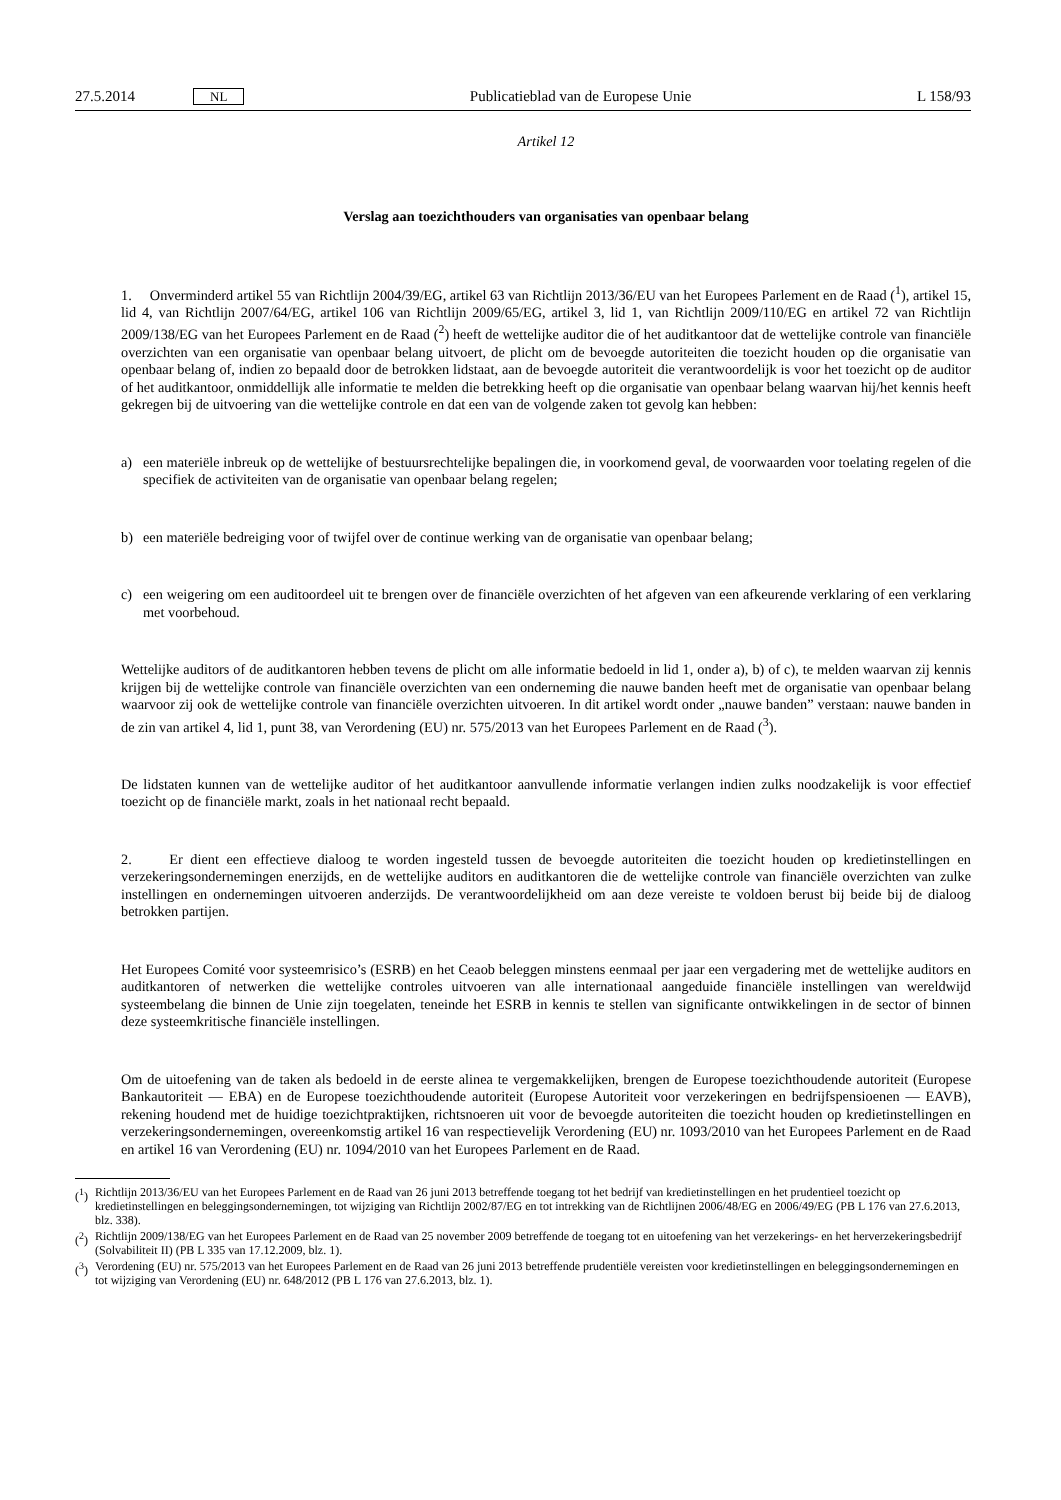27.5.2014 NL
Publicatieblad van de Europese Unie L 158/93
Artikel 12
Verslag aan toezichthouders van organisaties van openbaar belang
1. Onverminderd artikel 55 van Richtlijn 2004/39/EG, artikel 63 van Richtlijn 2013/36/EU van het Europees Parlement en de Raad (<sup>1</sup>), artikel 15, lid 4, van Richtlijn 2007/64/EG, artikel 106 van Richtlijn 2009/65/EG, artikel 3, lid 1, van Richtlijn 2009/110/EG en artikel 72 van Richtlijn 2009/138/EG van het Europees Parlement en de Raad (<sup>2</sup>) heeft de wettelijke auditor die of het auditkantoor dat de wettelijke controle van financiële overzichten van een organisatie van openbaar belang uitvoert, de plicht om de bevoegde autoriteiten die toezicht houden op die organisatie van openbaar belang of, indien zo bepaald door de betrokken lidstaat, aan de bevoegde autoriteit die verantwoordelijk is voor het toezicht op de auditor of het auditkantoor, onmiddellijk alle informatie te melden die betrekking heeft op die organisatie van openbaar belang waarvan hij/het kennis heeft gekregen bij de uitvoering van die wettelijke controle en dat een van de volgende zaken tot gevolg kan hebben:
a) een materiële inbreuk op de wettelijke of bestuursrechtelijke bepalingen die, in voorkomend geval, de voorwaarden voor toelating regelen of die specifiek de activiteiten van de organisatie van openbaar belang regelen;
b) een materiële bedreiging voor of twijfel over de continue werking van de organisatie van openbaar belang;
c) een weigering om een auditoordeel uit te brengen over de financiële overzichten of het afgeven van een afkeurende verklaring of een verklaring met voorbehoud.
Wettelijke auditors of de auditkantoren hebben tevens de plicht om alle informatie bedoeld in lid 1, onder a), b) of c), te melden waarvan zij kennis krijgen bij de wettelijke controle van financiële overzichten van een onderneming die nauwe banden heeft met de organisatie van openbaar belang waarvoor zij ook de wettelijke controle van financiële overzichten uitvoeren. In dit artikel wordt onder „nauwe banden” verstaan: nauwe banden in de zin van artikel 4, lid 1, punt 38, van Verordening (EU) nr. 575/2013 van het Europees Parlement en de Raad (<sup>3</sup>).
De lidstaten kunnen van de wettelijke auditor of het auditkantoor aanvullende informatie verlangen indien zulks noodzakelijk is voor effectief toezicht op de financiële markt, zoals in het nationaal recht bepaald.
2. Er dient een effectieve dialoog te worden ingesteld tussen de bevoegde autoriteiten die toezicht houden op kredietinstellingen en verzekeringsondernemingen enerzijds, en de wettelijke auditors en auditkantoren die de wettelijke controle van financiële overzichten van zulke instellingen en ondernemingen uitvoeren anderzijds. De verantwoordelijkheid om aan deze vereiste te voldoen berust bij beide bij de dialoog betrokken partijen.
Het Europees Comité voor systeemrisico’s (ESRB) en het Ceaob beleggen minstens eenmaal per jaar een vergadering met de wettelijke auditors en auditkantoren of netwerken die wettelijke controles uitvoeren van alle internationaal aangeduide financiële instellingen van wereldwijd systeembelang die binnen de Unie zijn toegelaten, teneinde het ESRB in kennis te stellen van significante ontwikkelingen in de sector of binnen deze systeemkritische financiële instellingen.
Om de uitoefening van de taken als bedoeld in de eerste alinea te vergemakkelijken, brengen de Europese toezichthoudende autoriteit (Europese Bankautoriteit — EBA) en de Europese toezichthoudende autoriteit (Europese Autoriteit voor verzekeringen en bedrijfspensioenen — EAVB), rekening houdend met de huidige toezichtpraktijken, richtsnoeren uit voor de bevoegde autoriteiten die toezicht houden op kredietinstellingen en verzekeringsondernemingen, overeenkomstig artikel 16 van respectievelijk Verordening (EU) nr. 1093/2010 van het Europees Parlement en de Raad en artikel 16 van Verordening (EU) nr. 1094/2010 van het Europees Parlement en de Raad.
(<sup>1</sup>)
Richtlijn 2013/36/EU van het Europees Parlement en de Raad van 26 juni 2013 betreffende toegang tot het bedrijf van kredietinstellingen en het prudentieel toezicht op kredietinstellingen en beleggingsondernemingen, tot wijziging van Richtlijn 2002/87/EG en tot intrekking van de Richtlijnen 2006/48/EG en 2006/49/EG (PB L 176 van 27.6.2013, blz. 338).
(<sup>2</sup>)
Richtlijn 2009/138/EG van het Europees Parlement en de Raad van 25 november 2009 betreffende de toegang tot en uitoefening van het verzekerings- en het herverzekeringsbedrijf (Solvabiliteit II) (PB L 335 van 17.12.2009, blz. 1).
(<sup>3</sup>)
Verordening (EU) nr. 575/2013 van het Europees Parlement en de Raad van 26 juni 2013 betreffende prudentiële vereisten voor kredietinstellingen en beleggingsondernemingen en tot wijziging van Verordening (EU) nr. 648/2012 (PB L 176 van 27.6.2013, blz. 1).